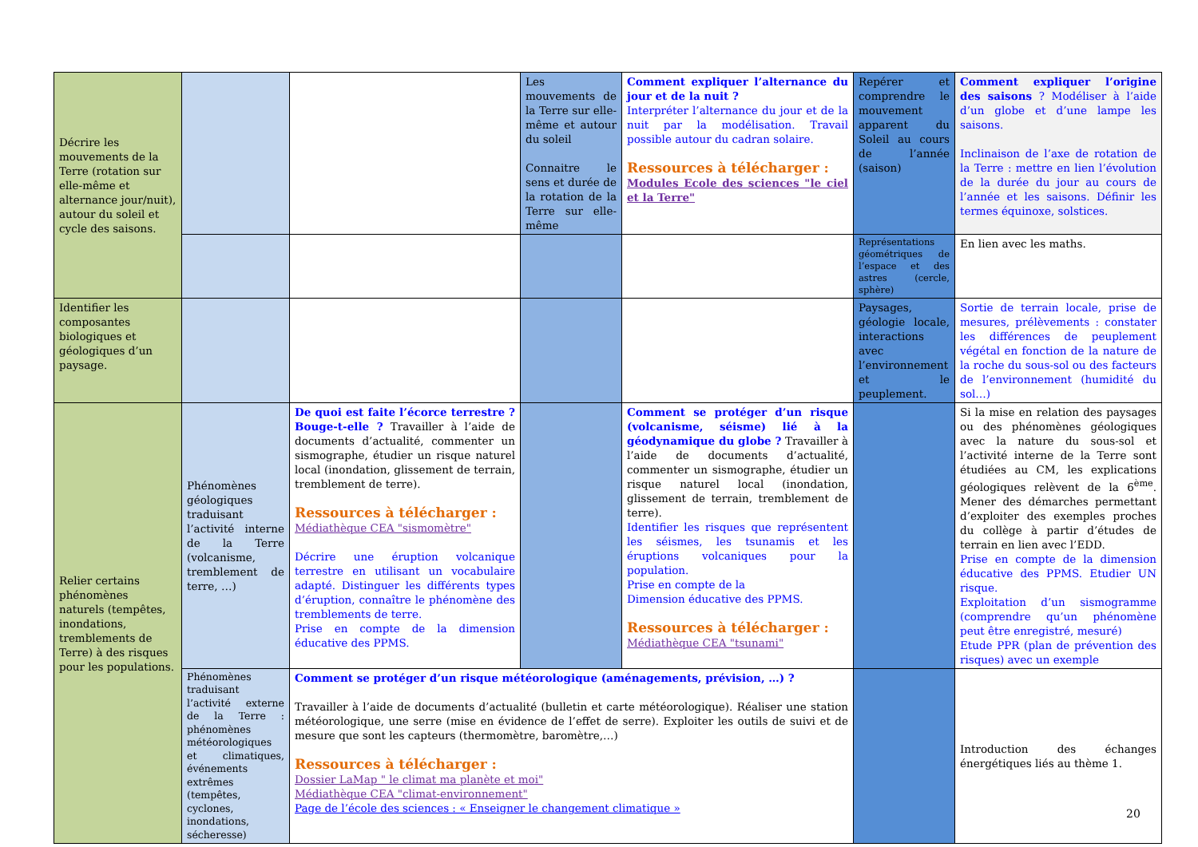| Décrire les mouvements de la Terre (rotation sur elle-même et alternance jour/nuit), autour du soleil et cycle des saisons. | | | Les mouvements de la Terre sur elle-même et autour du soleil Connaitre le sens et durée de la rotation de la Terre sur elle-même | Comment expliquer l’alternance du jour et de la nuit ? Interpréter l’alternance du jour et de la nuit par la modélisation. Travail possible autour du cadran solaire. Ressources à télécharger : Modules Ecole des sciences "le ciel et la Terre" | Repérer et comprendre le mouvement apparent du Soleil au cours de l’année (saison) | Comment expliquer l’origine des saisons ? Modéliser à l’aide d’un globe et d’une lampe les saisons. Inclinaison de l’axe de rotation de la Terre : mettre en lien l’évolution de la durée du jour au cours de l’année et les saisons. Définir les termes équinoxe, solstices. |
| | | | | | Représentations géométriques de l’espace et des astres (cercle, sphère) | En lien avec les maths. |
| Identifier les composantes biologiques et géologiques d’un paysage. | | | | | Paysages, géologie locale, interactions avec l’environnement et le peuplement. | Sortie de terrain locale, prise de mesures, prélèvements : constater les différences de peuplement végétal en fonction de la nature de la roche du sous-sol ou des facteurs de l’environnement (humidité du sol…) |
| Relier certains phénomènes naturels (tempêtes, inondations, tremblements de Terre) à des risques pour les populations. | Phénomènes géologiques traduisant l’activité interne de la Terre (volcanisme, tremblement de terre, …) | De quoi est faite l’écorce terrestre ? Bouge-t-elle ? Travailler à l’aide de documents d’actualité, commenter un sismographe, étudier un risque naturel local (inondation, glissement de terrain, tremblement de terre). Ressources à télécharger : Médiathèque CEA "sismomètre" Décrire une éruption volcanique terrestre en utilisant un vocabulaire adapté. Distinguer les différents types d’éruption, connaître le phénomène des tremblements de terre. Prise en compte de la dimension éducative des PPMS. | | Comment se protéger d’un risque (volcanisme, séisme) lié à la géodynamique du globe ? Travailler à l’aide de documents d’actualité, commenter un sismographe, étudier un risque naturel local (inondation, glissement de terrain, tremblement de terre). Identifier les risques que représentent les séismes, les tsunamis et les éruptions volcaniques pour la population. Prise en compte de la Dimension éducative des PPMS. Ressources à télécharger : Médiathèque CEA "tsunami" | | Si la mise en relation des paysages ou des phénomènes géologiques avec la nature du sous-sol et l’activité interne de la Terre sont étudiées au CM, les explications géologiques relèvent de la 6<sup>ème</sup>. Mener des démarches permettant d’exploiter des exemples proches du collège à partir d’études de terrain en lien avec l’EDD. Prise en compte de la dimension éducative des PPMS. Etudier UN risque. Exploitation d’un sismogramme (comprendre qu’un phénomène peut être enregistré, mesuré) Etude PPR (plan de prévention des risques) avec un exemple |
| | Phénomènes traduisant l’activité externe de la Terre : phénomènes météorologiques et climatiques, événements extrêmes (tempêtes, cyclones, inondations, sécheresse) | Comment se protéger d’un risque météorologique (aménagements, prévision, …) ? Travailler à l’aide de documents d’actualité (bulletin et carte météorologique). Réaliser une station météorologique, une serre (mise en évidence de l’effet de serre). Exploiter les outils de suivi et de mesure que sont les capteurs (thermomètre, baromètre,…) Ressources à télécharger : Dossier LaMap " le climat ma planète et moi" Médiathèque CEA "climat-environnement" Page de l’école des sciences : « Enseigner le changement climatique » | | | | Introduction des échanges énergétiques liés au thème 1. |
20